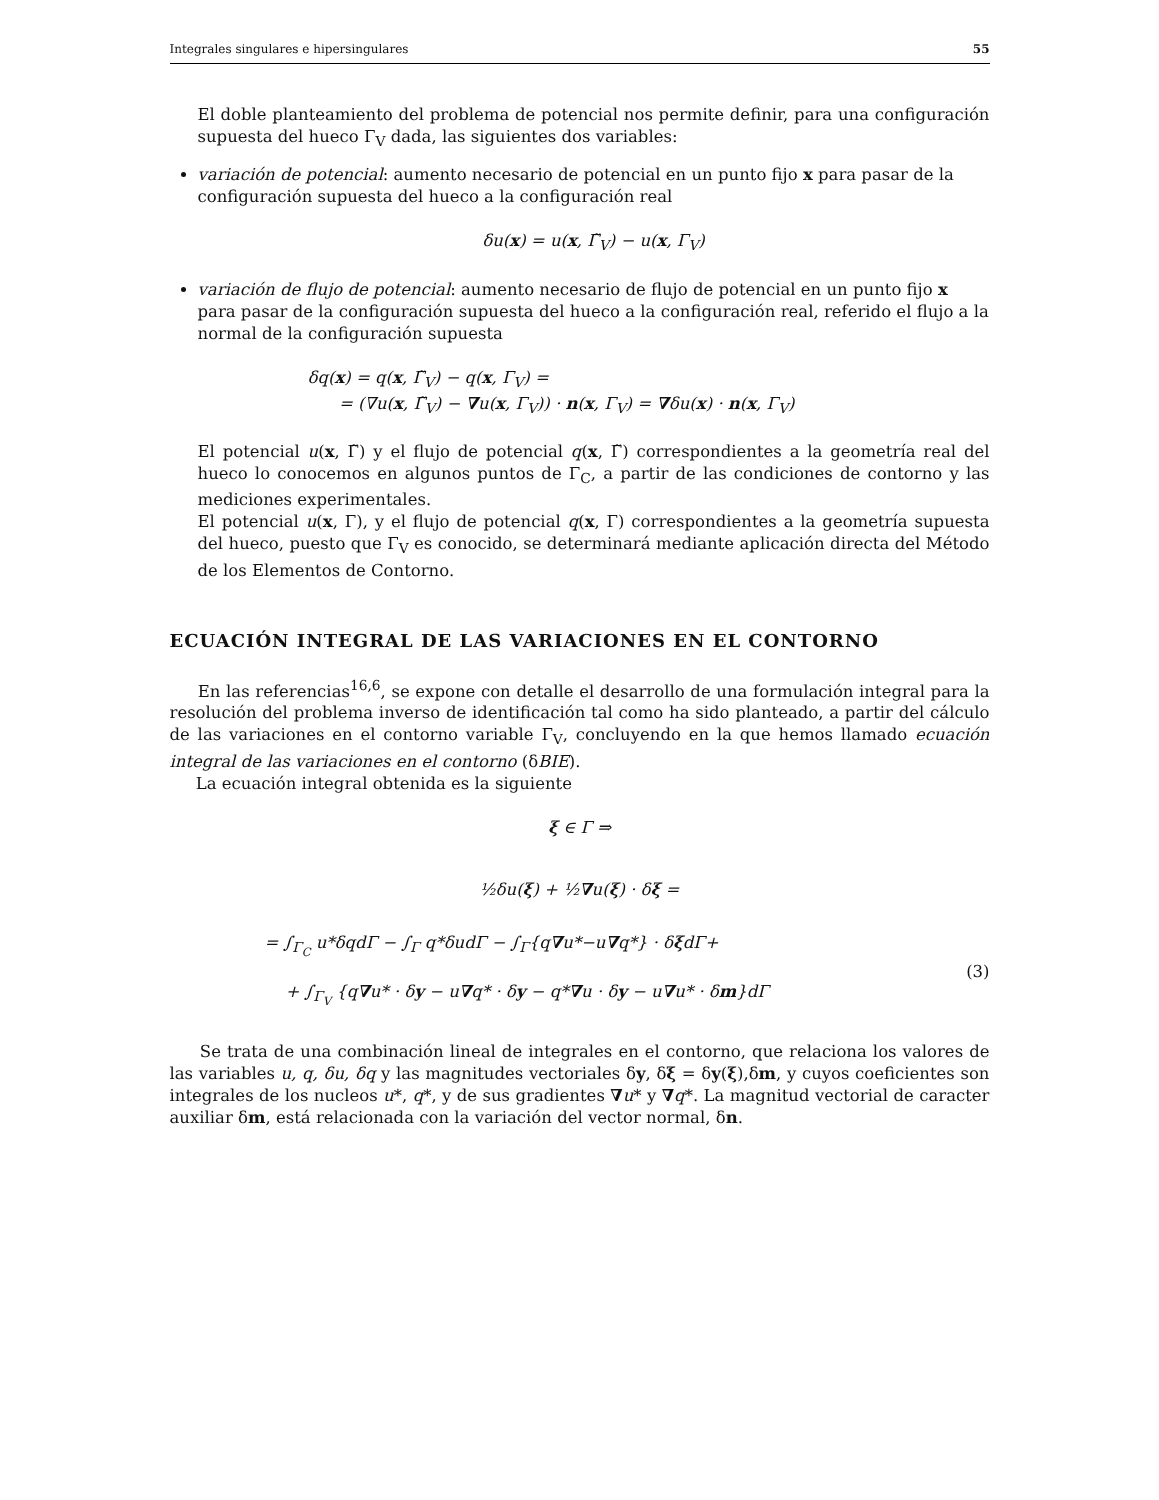Integrales singulares e hipersingulares 55
El doble planteamiento del problema de potencial nos permite definir, para una configuración supuesta del hueco Γ<sub>V</sub> dada, las siguientes dos variables:
variación de potencial: aumento necesario de potencial en un punto fijo x para pasar de la configuración supuesta del hueco a la configuración real
δu(x) = u(x, Γ̃<sub>V</sub>) − u(x, Γ<sub>V</sub>)
variación de flujo de potencial: aumento necesario de flujo de potencial en un punto fijo x para pasar de la configuración supuesta del hueco a la configuración real, referido el flujo a la normal de la configuración supuesta
δq(x) = q(x, Γ̃<sub>V</sub>) − q(x, Γ<sub>V</sub>) =
= (∇u(x, Γ̃<sub>V</sub>) − ∇u(x, Γ<sub>V</sub>)) · n(x, Γ<sub>V</sub>) = ∇δu(x) · n(x, Γ<sub>V</sub>)
El potencial u(x, Γ̃) y el flujo de potencial q(x, Γ̃) correspondientes a la geometría real del hueco lo conocemos en algunos puntos de Γ<sub>C</sub>, a partir de las condiciones de contorno y las mediciones experimentales.
El potencial u(x, Γ), y el flujo de potencial q(x, Γ) correspondientes a la geometría supuesta del hueco, puesto que Γ<sub>V</sub> es conocido, se determinará mediante aplicación directa del Método de los Elementos de Contorno.
ECUACIÓN INTEGRAL DE LAS VARIACIONES EN EL CONTORNO
En las referencias<sup>16,6</sup>, se expone con detalle el desarrollo de una formulación integral para la resolución del problema inverso de identificación tal como ha sido planteado, a partir del cálculo de las variaciones en el contorno variable Γ<sub>V</sub>, concluyendo en la que hemos llamado ecuación integral de las variaciones en el contorno (δBIE).
La ecuación integral obtenida es la siguiente
ξ ∈ Γ ⇒
½δu(ξ) + ½∇u(ξ) · δξ =
= ∫<sub>Γ<sub>C</sub></sub> u*δqdΓ − ∫<sub>Γ</sub> q*δudΓ − ∫<sub>Γ</sub>{q∇u*−u∇q*} · δξdΓ+
+ ∫<sub>Γ<sub>V</sub></sub> {q∇u* · δy − u∇q* · δy − q*∇u · δy − u∇u* · δm}dΓ
(3)
Se trata de una combinación lineal de integrales en el contorno, que relaciona los valores de las variables u, q, δu, δq y las magnitudes vectoriales δy, δξ = δy(ξ),δm, y cuyos coeficientes son integrales de los nucleos u*, q*, y de sus gradientes ∇u* y ∇q*. La magnitud vectorial de caracter auxiliar δm, está relacionada con la variación del vector normal, δn.